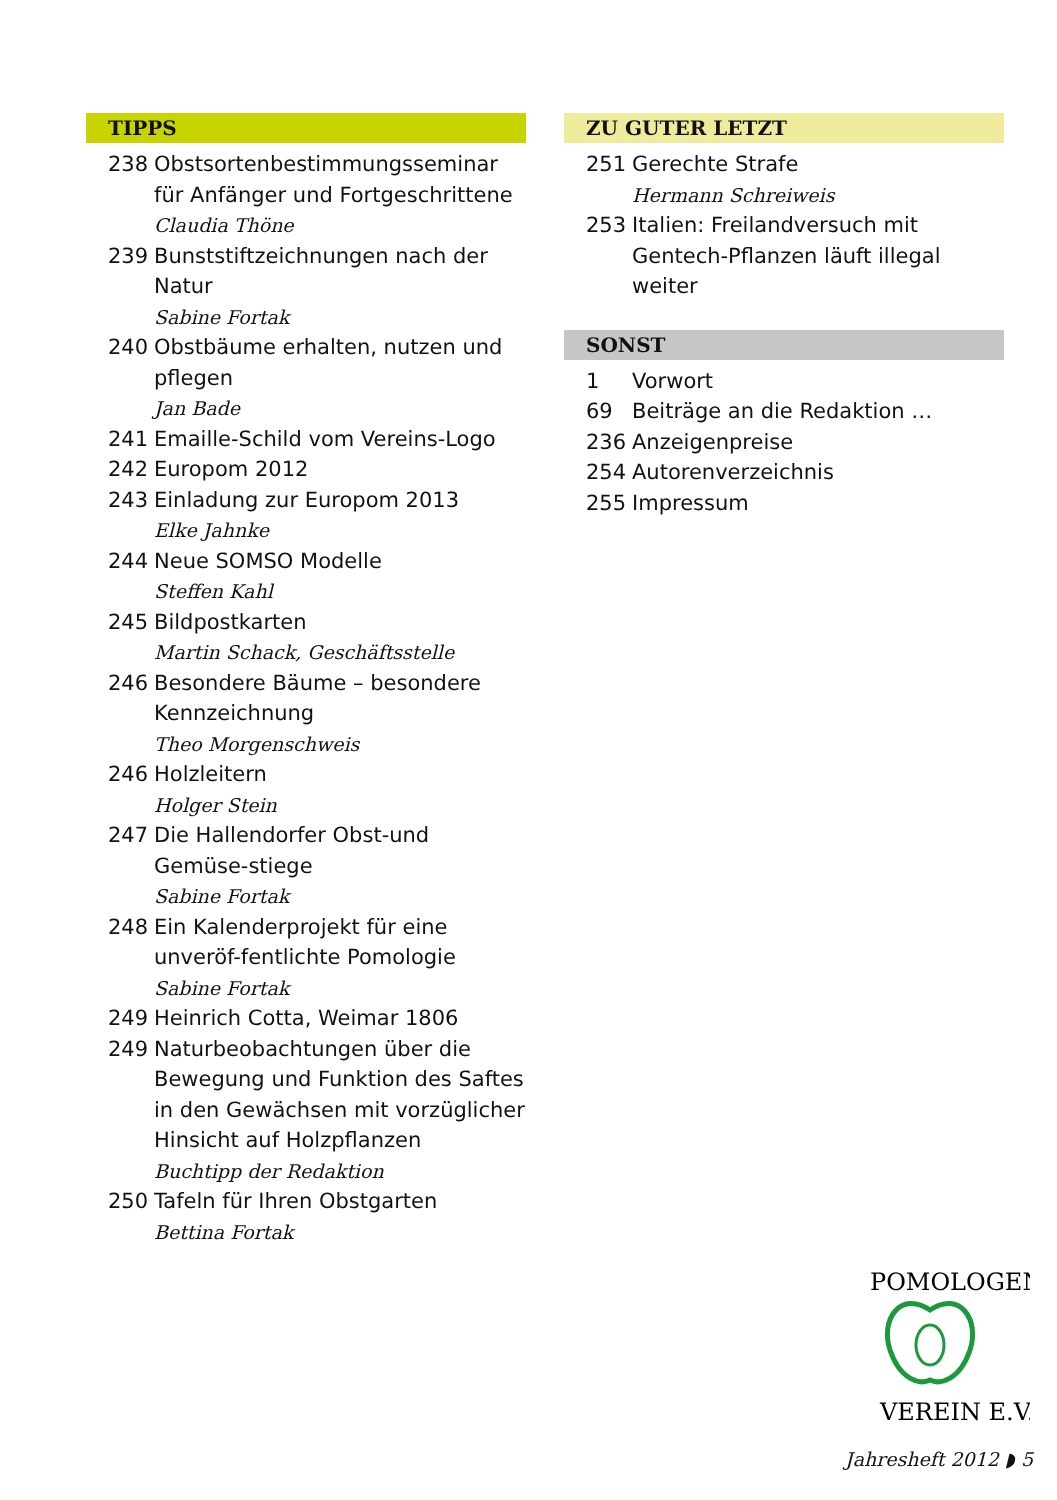TIPPS
238 Obstsortenbestimmungsseminar für Anfänger und Fortgeschrittene
Claudia Thöne
239 Bunststiftzeichnungen nach der Natur
Sabine Fortak
240 Obstbäume erhalten, nutzen und pflegen
Jan Bade
241 Emaille-Schild vom Vereins-Logo
242 Europom 2012
243 Einladung zur Europom 2013
Elke Jahnke
244 Neue SOMSO Modelle
Steffen Kahl
245 Bildpostkarten
Martin Schack, Geschäftsstelle
246 Besondere Bäume – besondere Kennzeichnung
Theo Morgenschweis
246 Holzleitern
Holger Stein
247 Die Hallendorfer Obst-und Gemüse-stiege
Sabine Fortak
248 Ein Kalenderprojekt für eine unveröf-fentlichte Pomologie
Sabine Fortak
249 Heinrich Cotta, Weimar 1806
249 Naturbeobachtungen über die Bewegung und Funktion des Saftes in den Gewächsen mit vorzüglicher Hinsicht auf Holzpflanzen
Buchtipp der Redaktion
250 Tafeln für Ihren Obstgarten
Bettina Fortak
ZU GUTER LETZT
251 Gerechte Strafe
Hermann Schreiweis
253 Italien: Freilandversuch mit Gentech-Pflanzen läuft illegal weiter
SONST
1 Vorwort
69 Beiträge an die Redaktion …
236 Anzeigenpreise
254 Autorenverzeichnis
255 Impressum
POMOLOGEN
VEREIN E.V.
Jahresheft 2012 ◗ 5